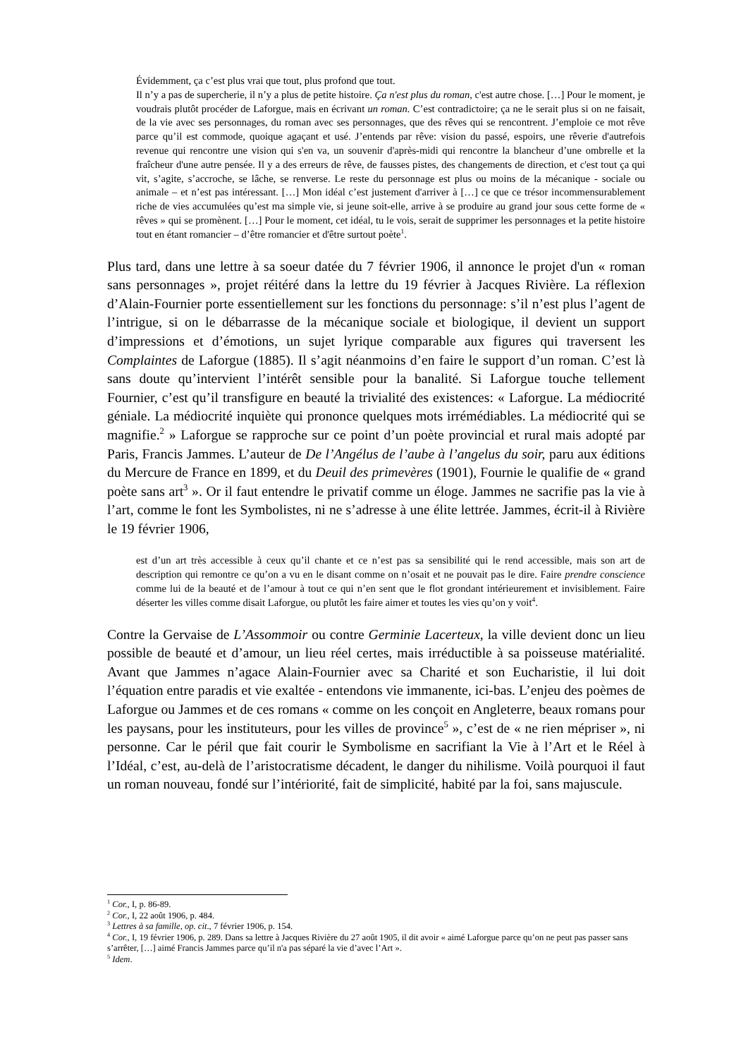Évidemment, ça c’est plus vrai que tout, plus profond que tout.
Il n’y a pas de supercherie, il n’y a plus de petite histoire. Ça n'est plus du roman, c'est autre chose. […] Pour le moment, je voudrais plutôt procéder de Laforgue, mais en écrivant un roman. C’est contradictoire; ça ne le serait plus si on ne faisait, de la vie avec ses personnages, du roman avec ses personnages, que des rêves qui se rencontrent. J’emploie ce mot rêve parce qu’il est commode, quoique agaçant et usé. J’entends par rêve: vision du passé, espoirs, une rêverie d'autrefois revenue qui rencontre une vision qui s'en va, un souvenir d'après-midi qui rencontre la blancheur d’une ombrelle et la fraîcheur d'une autre pensée. Il y a des erreurs de rêve, de fausses pistes, des changements de direction, et c'est tout ça qui vit, s’agite, s’accroche, se lâche, se renverse. Le reste du personnage est plus ou moins de la mécanique - sociale ou animale – et n’est pas intéressant. […] Mon idéal c’est justement d'arriver à […] ce que ce trésor incommensurablement riche de vies accumulées qu’est ma simple vie, si jeune soit-elle, arrive à se produire au grand jour sous cette forme de « rêves » qui se promènent. […] Pour le moment, cet idéal, tu le vois, serait de supprimer les personnages et la petite histoire tout en étant romancier – d’être romancier et d'être surtout poète<sup>1</sup>.
Plus tard, dans une lettre à sa soeur datée du 7 février 1906, il annonce le projet d'un « roman sans personnages », projet réitéré dans la lettre du 19 février à Jacques Rivière. La réflexion d’Alain-Fournier porte essentiellement sur les fonctions du personnage: s’il n’est plus l’agent de l’intrigue, si on le débarrasse de la mécanique sociale et biologique, il devient un support d’impressions et d’émotions, un sujet lyrique comparable aux figures qui traversent les Complaintes de Laforgue (1885). Il s’agit néanmoins d’en faire le support d’un roman. C’est là sans doute qu’intervient l’intérêt sensible pour la banalité. Si Laforgue touche tellement Fournier, c’est qu’il transfigure en beauté la trivialité des existences: « Laforgue. La médiocrité géniale. La médiocrité inquiète qui prononce quelques mots irrémédiables. La médiocrité qui se magnifie.<sup>2</sup> » Laforgue se rapproche sur ce point d’un poète provincial et rural mais adopté par Paris, Francis Jammes. L’auteur de De l’Angélus de l’aube à l’angelus du soir, paru aux éditions du Mercure de France en 1899, et du Deuil des primevères (1901), Fournie le qualifie de « grand poète sans art<sup>3</sup> ». Or il faut entendre le privatif comme un éloge. Jammes ne sacrifie pas la vie à l’art, comme le font les Symbolistes, ni ne s’adresse à une élite lettrée. Jammes, écrit-il à Rivière le 19 février 1906,
est d’un art très accessible à ceux qu’il chante et ce n’est pas sa sensibilité qui le rend accessible, mais son art de description qui remontre ce qu’on a vu en le disant comme on n’osait et ne pouvait pas le dire. Faire prendre conscience comme lui de la beauté et de l’amour à tout ce qui n’en sent que le flot grondant intérieurement et invisiblement. Faire déserter les villes comme disait Laforgue, ou plutôt les faire aimer et toutes les vies qu’on y voit<sup>4</sup>.
Contre la Gervaise de L’Assommoir ou contre Germinie Lacerteux, la ville devient donc un lieu possible de beauté et d’amour, un lieu réel certes, mais irréductible à sa poisseuse matérialité. Avant que Jammes n’agace Alain-Fournier avec sa Charité et son Eucharistie, il lui doit l’équation entre paradis et vie exaltée - entendons vie immanente, ici-bas. L’enjeu des poèmes de Laforgue ou Jammes et de ces romans « comme on les conçoit en Angleterre, beaux romans pour les paysans, pour les instituteurs, pour les villes de province<sup>5</sup> », c’est de « ne rien mépriser », ni personne. Car le péril que fait courir le Symbolisme en sacrifiant la Vie à l’Art et le Réel à l’Idéal, c’est, au-delà de l’aristocratisme décadent, le danger du nihilisme. Voilà pourquoi il faut un roman nouveau, fondé sur l’intériorité, fait de simplicité, habité par la foi, sans majuscule.
<sup>1</sup> Cor., I, p. 86-89.
<sup>2</sup> Cor., I, 22 août 1906, p. 484.
<sup>3</sup> Lettres à sa famille, op. cit., 7 février 1906, p. 154.
<sup>4</sup> Cor., I, 19 février 1906, p. 289. Dans sa lettre à Jacques Rivière du 27 août 1905, il dit avoir « aimé Laforgue parce qu’on ne peut pas passer sans s’arrêter, […] aimé Francis Jammes parce qu’il n'a pas séparé la vie d’avec l’Art ».
<sup>5</sup> Idem.